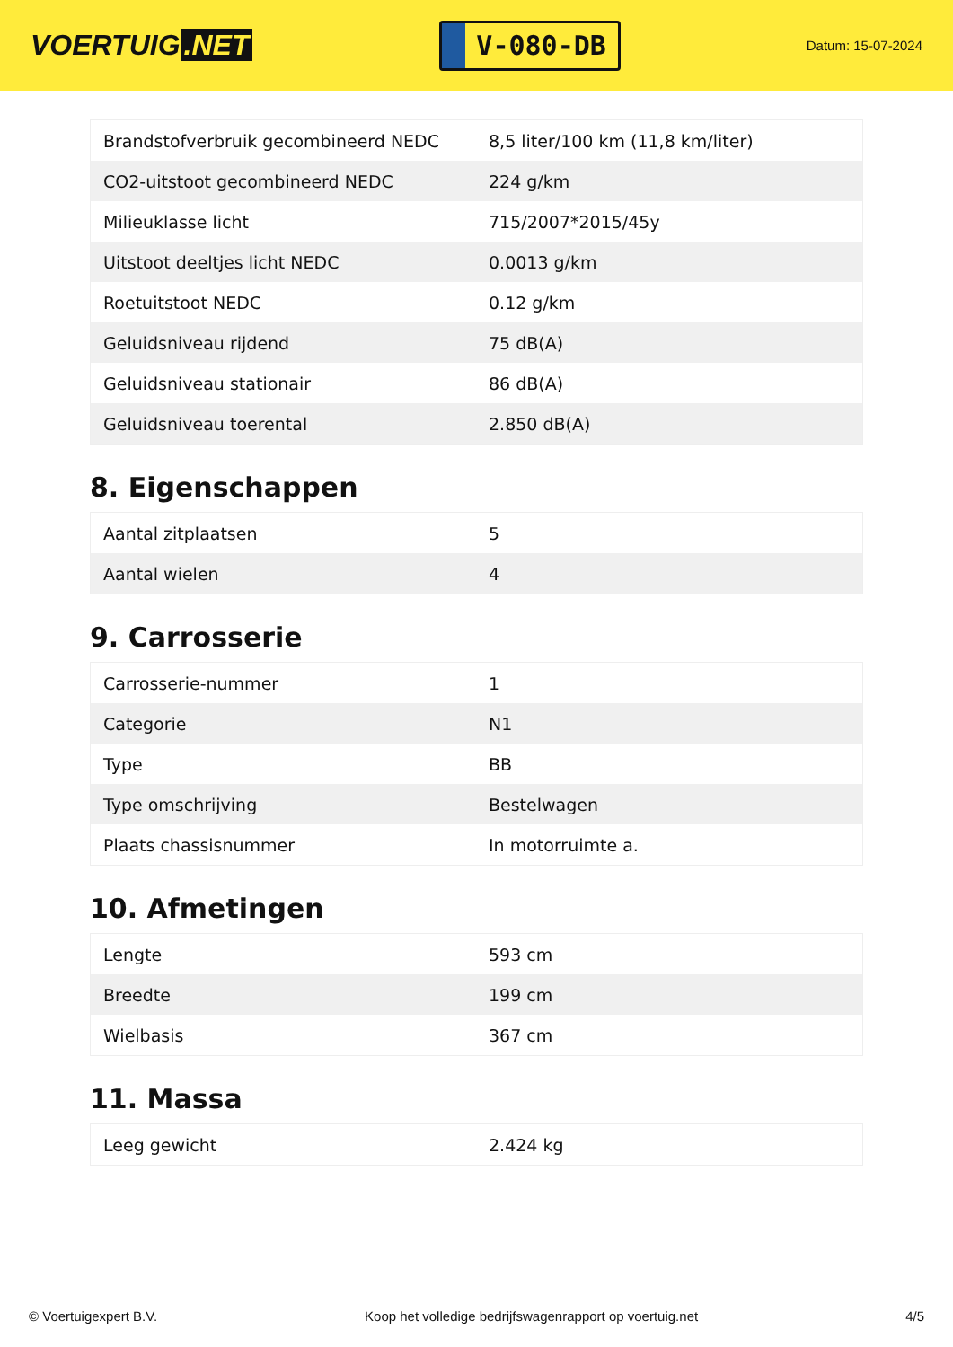VOERTUIG.NET
V-080-DB
Datum: 15-07-2024
| Brandstofverbruik gecombineerd NEDC | 8,5 liter/100 km (11,8 km/liter) |
| CO2-uitstoot gecombineerd NEDC | 224 g/km |
| Milieuklasse licht | 715/2007*2015/45y |
| Uitstoot deeltjes licht NEDC | 0.0013 g/km |
| Roetuitstoot NEDC | 0.12 g/km |
| Geluidsniveau rijdend | 75 dB(A) |
| Geluidsniveau stationair | 86 dB(A) |
| Geluidsniveau toerental | 2.850 dB(A) |
8. Eigenschappen
| Aantal zitplaatsen | 5 |
| Aantal wielen | 4 |
9. Carrosserie
| Carrosserie-nummer | 1 |
| Categorie | N1 |
| Type | BB |
| Type omschrijving | Bestelwagen |
| Plaats chassisnummer | In motorruimte a. |
10. Afmetingen
| Lengte | 593 cm |
| Breedte | 199 cm |
| Wielbasis | 367 cm |
11. Massa
| Leeg gewicht | 2.424 kg |
© Voertuigexpert B.V. Koop het volledige bedrijfswagenrapport op voertuig.net 4/5